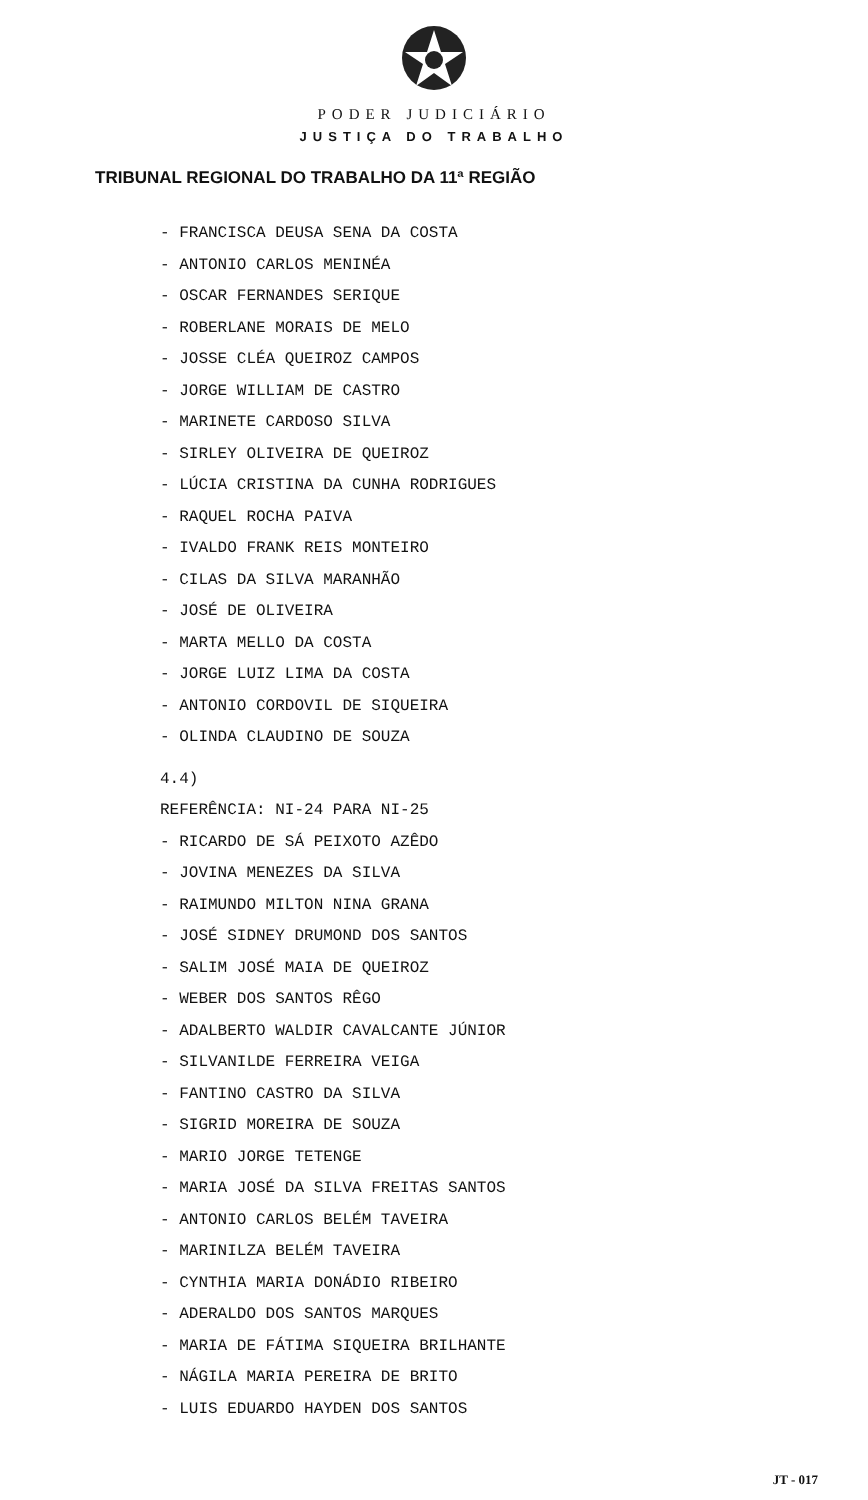PODER JUDICIÁRIO
JUSTIÇA DO TRABALHO
TRIBUNAL REGIONAL DO TRABALHO DA 11ª REGIÃO
- FRANCISCA DEUSA SENA DA COSTA
- ANTONIO CARLOS MENINÉA
- OSCAR FERNANDES SERIQUE
- ROBERLANE MORAIS DE MELO
- JOSSE CLÉA QUEIROZ CAMPOS
- JORGE WILLIAM DE CASTRO
- MARINETE CARDOSO SILVA
- SIRLEY OLIVEIRA DE QUEIROZ
- LÚCIA CRISTINA DA CUNHA RODRIGUES
- RAQUEL ROCHA PAIVA
- IVALDO FRANK REIS MONTEIRO
- CILAS DA SILVA MARANHÃO
- JOSÉ DE OLIVEIRA
- MARTA MELLO DA COSTA
- JORGE LUIZ LIMA DA COSTA
- ANTONIO CORDOVIL DE SIQUEIRA
- OLINDA CLAUDINO DE SOUZA
4.4)
REFERÊNCIA: NI-24 PARA NI-25
- RICARDO DE SÁ PEIXOTO AZÊDO
- JOVINA MENEZES DA SILVA
- RAIMUNDO MILTON NINA GRANA
- JOSÉ SIDNEY DRUMOND DOS SANTOS
- SALIM JOSÉ MAIA DE QUEIROZ
- WEBER DOS SANTOS RÊGO
- ADALBERTO WALDIR CAVALCANTE JÚNIOR
- SILVANILDE FERREIRA VEIGA
- FANTINO CASTRO DA SILVA
- SIGRID MOREIRA DE SOUZA
- MARIO JORGE TETENGE
- MARIA JOSÉ DA SILVA FREITAS SANTOS
- ANTONIO CARLOS BELÉM TAVEIRA
- MARINILZA BELÉM TAVEIRA
- CYNTHIA MARIA DONÁDIO RIBEIRO
- ADERALDO DOS SANTOS MARQUES
- MARIA DE FÁTIMA SIQUEIRA BRILHANTE
- NÁGILA MARIA PEREIRA DE BRITO
- LUIS EDUARDO HAYDEN DOS SANTOS
JT - 017